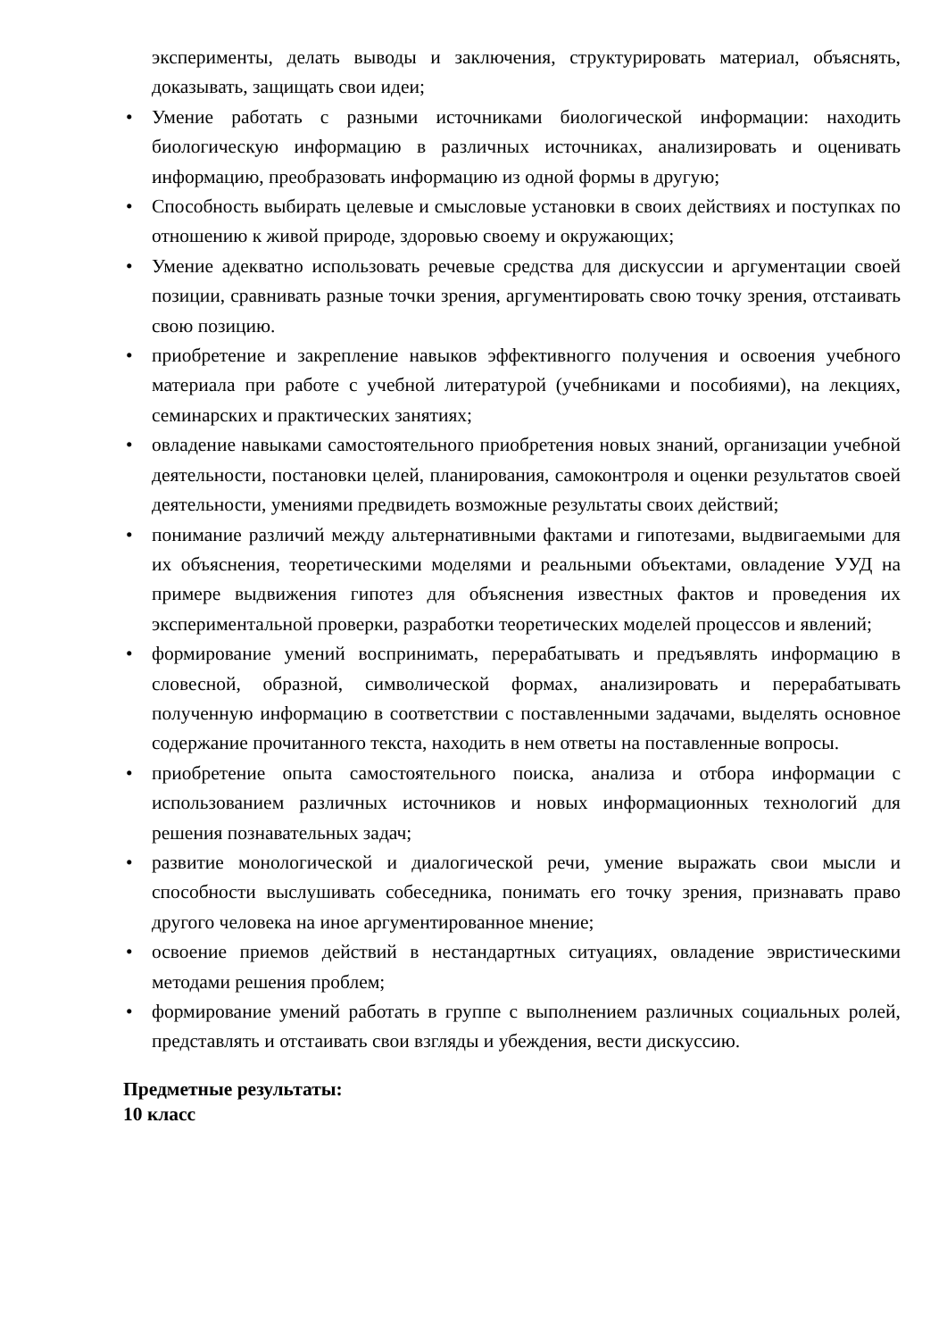эксперименты, делать выводы и заключения, структурировать материал, объяснять, доказывать, защищать свои идеи;
• Умение работать с разными источниками биологической информации: находить биологическую информацию в различных источниках, анализировать и оценивать информацию, преобразовать информацию из одной формы в другую;
• Способность выбирать целевые и смысловые установки в своих действиях и поступках по отношению к живой природе, здоровью своему и окружающих;
• Умение адекватно использовать речевые средства для дискуссии и аргументации своей позиции, сравнивать разные точки зрения, аргументировать свою точку зрения, отстаивать свою позицию.
• приобретение и закрепление навыков эффективногго получения и освоения учебного материала при работе с учебной литературой (учебниками и пособиями), на лекциях, семинарских и практических занятиях;
• овладение навыками самостоятельного приобретения новых знаний, организации учебной деятельности, постановки целей, планирования, самоконтроля и оценки результатов своей деятельности, умениями предвидеть возможные результаты своих действий;
• понимание различий между альтернативными фактами и гипотезами, выдвигаемыми для их объяснения, теоретическими моделями и реальными объектами, овладение УУД на примере выдвижения гипотез для объяснения известных фактов и проведения их экспериментальной проверки, разработки теоретических моделей процессов и явлений;
• формирование умений воспринимать, перерабатывать и предъявлять информацию в словесной, образной, символической формах, анализировать и перерабатывать полученную информацию в соответствии с поставленными задачами, выделять основное содержание прочитанного текста, находить в нем ответы на поставленные вопросы.
• приобретение опыта самостоятельного поиска, анализа и отбора информации с использованием различных источников и новых информационных технологий для решения познавательных задач;
• развитие монологической и диалогической речи, умение выражать свои мысли и способности выслушивать собеседника, понимать его точку зрения, признавать право другого человека на иное аргументированное мнение;
• освоение приемов действий в нестандартных ситуациях, овладение эвристическими методами решения проблем;
• формирование умений работать в группе с выполнением различных социальных ролей, представлять и отстаивать свои взгляды и убеждения, вести дискуссию.
Предметные результаты:
10 класс